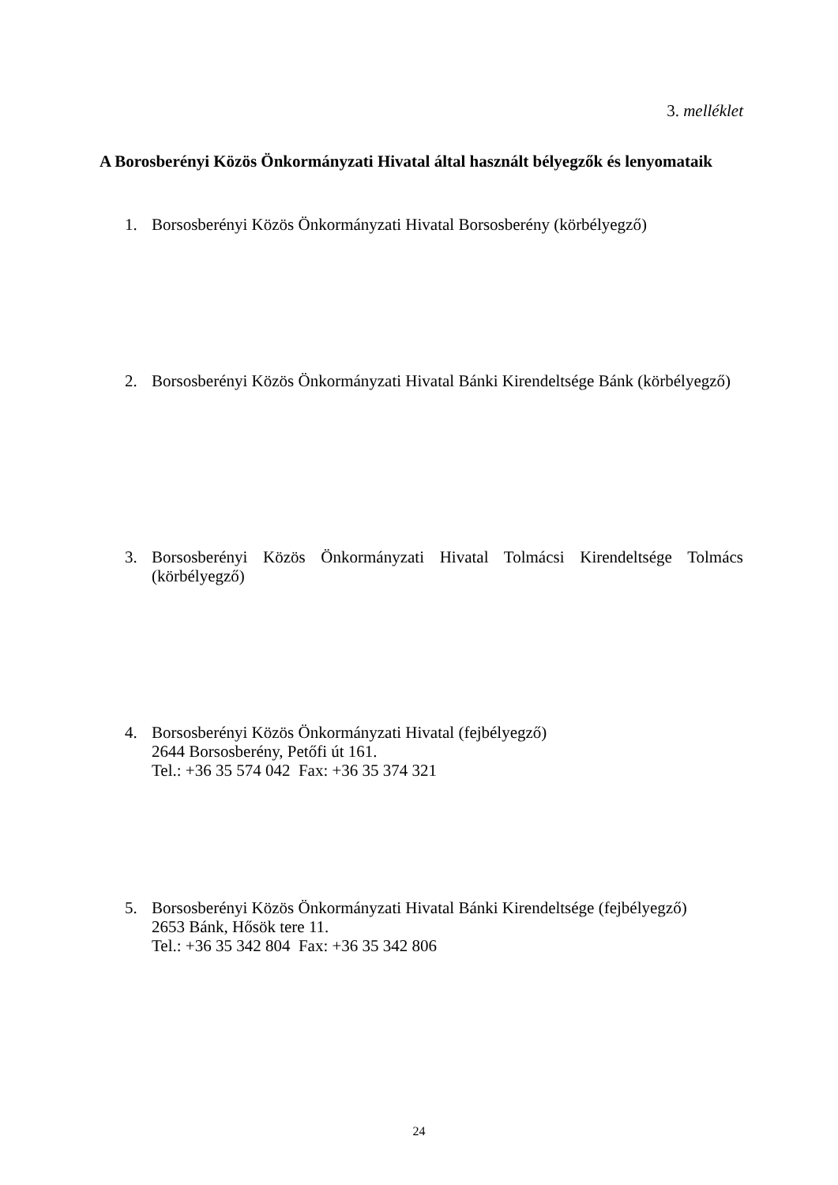3. melléklet
A Borosberényi Közös Önkormányzati Hivatal által használt bélyegzők és lenyomataik
1.
Borsosberényi Közös Önkormányzati Hivatal Borsosberény (körbélyegző)
2.
Borsosberényi Közös Önkormányzati Hivatal Bánki Kirendeltsége Bánk (körbélyegző)
3.
Borsosberényi Közös Önkormányzati Hivatal Tolmácsi Kirendeltsége Tolmács (körbélyegző)
4.
Borsosberényi Közös Önkormányzati Hivatal (fejbélyegző)
2644 Borsosberény, Petőfi út 161.
Tel.: +36 35 574 042 Fax: +36 35 374 321
5.
Borsosberényi Közös Önkormányzati Hivatal Bánki Kirendeltsége (fejbélyegző)
2653 Bánk, Hősök tere 11.
Tel.: +36 35 342 804 Fax: +36 35 342 806
24